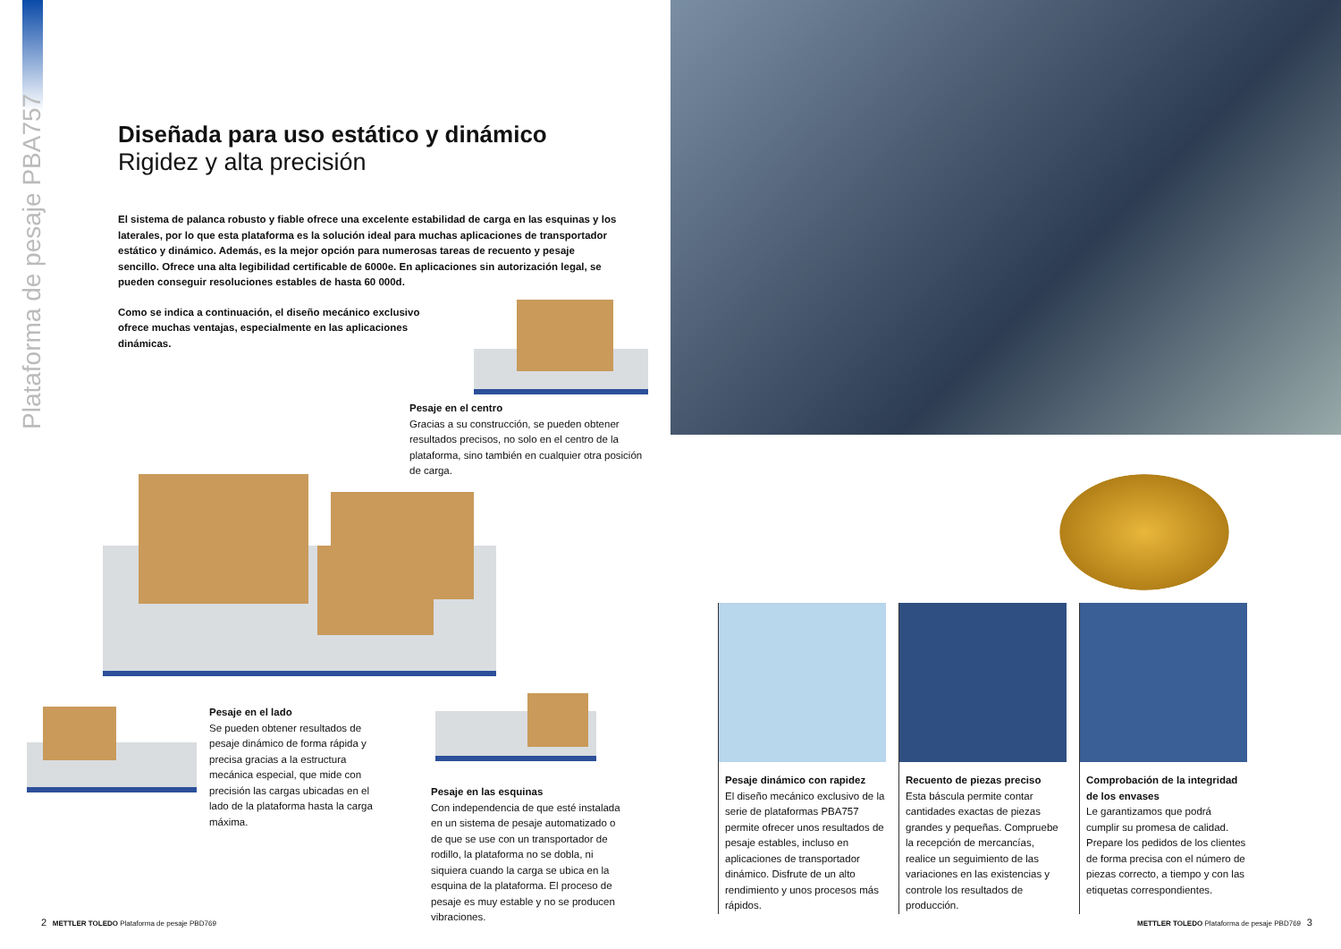Plataforma de pesaje PBA757
Diseñada para uso estático y dinámico
Rigidez y alta precisión
El sistema de palanca robusto y fiable ofrece una excelente estabilidad de carga en las esquinas y los laterales, por lo que esta plataforma es la solución ideal para muchas aplicaciones de transportador estático y dinámico. Además, es la mejor opción para numerosas tareas de recuento y pesaje sencillo. Ofrece una alta legibilidad certificable de 6000e. En aplicaciones sin autorización legal, se pueden conseguir resoluciones estables de hasta 60 000d.
Como se indica a continuación, el diseño mecánico exclusivo ofrece muchas ventajas, especialmente en las aplicaciones dinámicas.
Pesaje en el centro
Gracias a su construcción, se pueden obtener resultados precisos, no solo en el centro de la plataforma, sino también en cualquier otra posición de carga.
Pesaje en el lado
Se pueden obtener resultados de pesaje dinámico de forma rápida y precisa gracias a la estructura mecánica especial, que mide con precisión las cargas ubicadas en el lado de la plataforma hasta la carga máxima.
Pesaje en las esquinas
Con independencia de que esté instalada en un sistema de pesaje automatizado o de que se use con un transportador de rodillo, la plataforma no se dobla, ni siquiera cuando la carga se ubica en la esquina de la plataforma. El proceso de pesaje es muy estable y no se producen vibraciones.
Pesaje dinámico con rapidez
El diseño mecánico exclusivo de la serie de plataformas PBA757 permite ofrecer unos resultados de pesaje estables, incluso en aplicaciones de transportador dinámico. Disfrute de un alto rendimiento y unos procesos más rápidos.
Recuento de piezas preciso
Esta báscula permite contar cantidades exactas de piezas grandes y pequeñas. Compruebe la recepción de mercancías, realice un seguimiento de las variaciones en las existencias y controle los resultados de producción.
Comprobación de la integridad de los envases
Le garantizamos que podrá cumplir su promesa de calidad. Prepare los pedidos de los clientes de forma precisa con el número de piezas correcto, a tiempo y con las etiquetas correspondientes.
2 METTLER TOLEDO Plataforma de pesaje PBD769
METTLER TOLEDO Plataforma de pesaje PBD769 3